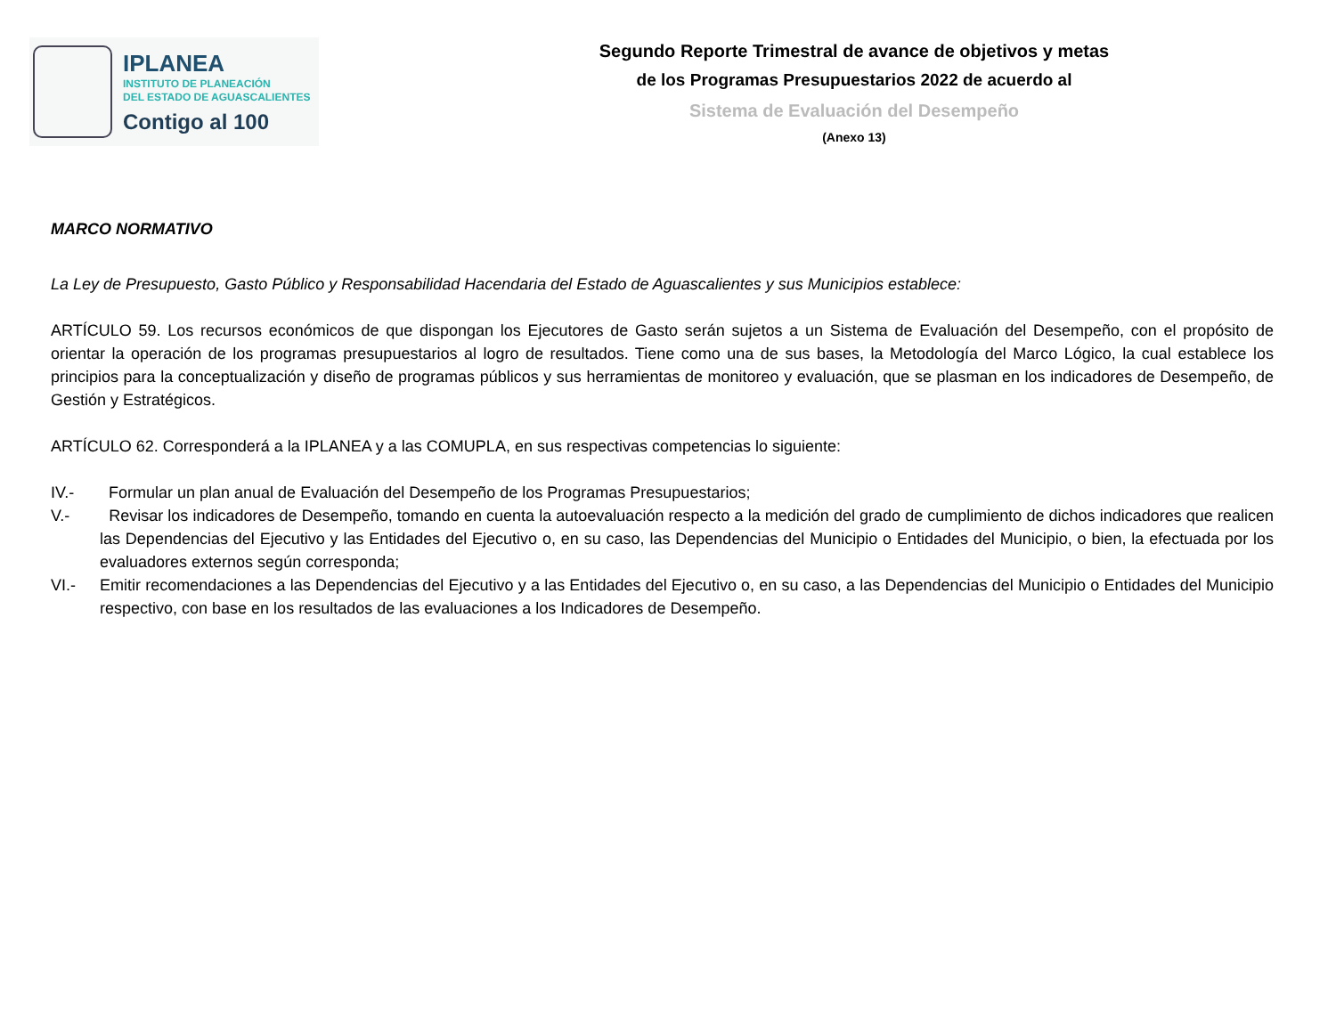IPLANEA
INSTITUTO DE PLANEACIÓN
DEL ESTADO DE AGUASCALIENTES
Contigo al 100
Segundo Reporte Trimestral de avance de objetivos y metas
de los Programas Presupuestarios 2022 de acuerdo al
Sistema de Evaluación del Desempeño
(Anexo 13)
MARCO NORMATIVO
La Ley de Presupuesto, Gasto Público y Responsabilidad Hacendaria del Estado de Aguascalientes y sus Municipios establece:
ARTÍCULO 59. Los recursos económicos de que dispongan los Ejecutores de Gasto serán sujetos a un Sistema de Evaluación del Desempeño, con el propósito de orientar la operación de los programas presupuestarios al logro de resultados. Tiene como una de sus bases, la Metodología del Marco Lógico, la cual establece los principios para la conceptualización y diseño de programas públicos y sus herramientas de monitoreo y evaluación, que se plasman en los indicadores de Desempeño, de Gestión y Estratégicos.
ARTÍCULO 62. Corresponderá a la IPLANEA y a las COMUPLA, en sus respectivas competencias lo siguiente:
IV.- Formular un plan anual de Evaluación del Desempeño de los Programas Presupuestarios;
V.- Revisar los indicadores de Desempeño, tomando en cuenta la autoevaluación respecto a la medición del grado de cumplimiento de dichos indicadores que realicen las Dependencias del Ejecutivo y las Entidades del Ejecutivo o, en su caso, las Dependencias del Municipio o Entidades del Municipio, o bien, la efectuada por los evaluadores externos según corresponda;
VI.- Emitir recomendaciones a las Dependencias del Ejecutivo y a las Entidades del Ejecutivo o, en su caso, a las Dependencias del Municipio o Entidades del Municipio respectivo, con base en los resultados de las evaluaciones a los Indicadores de Desempeño.